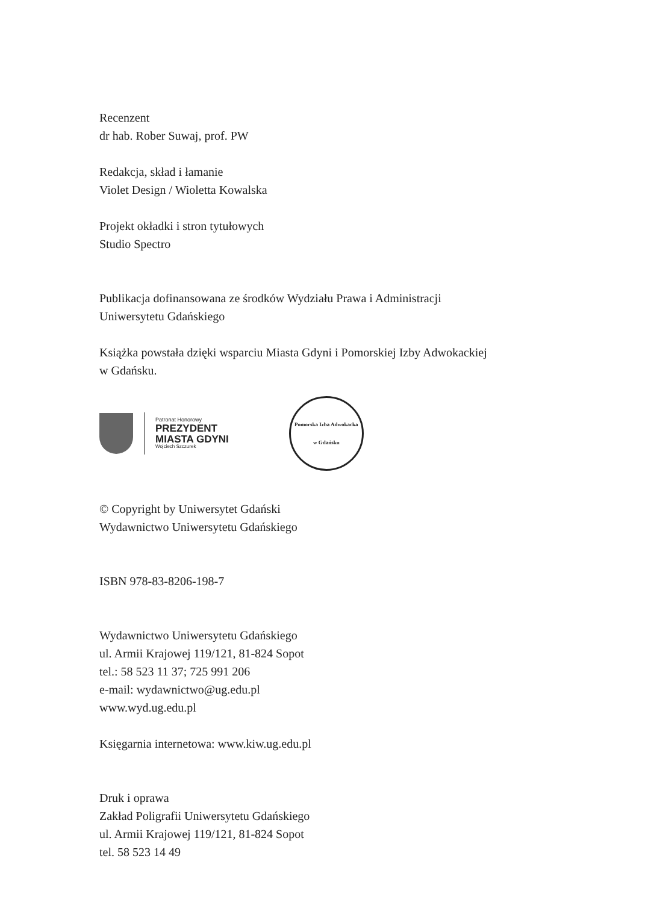Recenzent
dr hab. Rober Suwaj, prof. PW
Redakcja, skład i łamanie
Violet Design / Wioletta Kowalska
Projekt okładki i stron tytułowych
Studio Spectro
Publikacja dofinansowana ze środków Wydziału Prawa i Administracji
Uniwersytetu Gdańskiego
Książka powstała dzięki wsparciu Miasta Gdyni i Pomorskiej Izby Adwokackiej
w Gdańsku.
Patronat Honorowy
PREZYDENT
MIASTA GDYNI
Wojciech Szczurek
Pomorska Izba Adwokacka
w Gdańsku
© Copyright by Uniwersytet Gdański
Wydawnictwo Uniwersytetu Gdańskiego
ISBN 978-83-8206-198-7
Wydawnictwo Uniwersytetu Gdańskiego
ul. Armii Krajowej 119/121, 81-824 Sopot
tel.: 58 523 11 37; 725 991 206
e-mail: wydawnictwo@ug.edu.pl
www.wyd.ug.edu.pl
Księgarnia internetowa: www.kiw.ug.edu.pl
Druk i oprawa
Zakład Poligrafii Uniwersytetu Gdańskiego
ul. Armii Krajowej 119/121, 81-824 Sopot
tel. 58 523 14 49